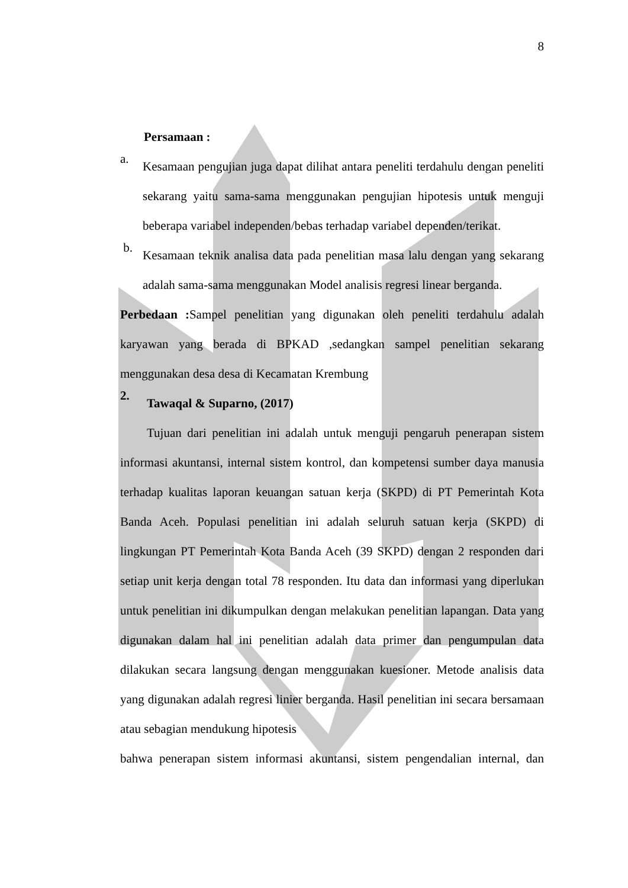8
Persamaan :
a.
Kesamaan pengujian juga dapat dilihat antara peneliti terdahulu dengan peneliti sekarang yaitu sama-sama menggunakan pengujian hipotesis untuk menguji beberapa variabel independen/bebas terhadap variabel dependen/terikat.
b.
Kesamaan teknik analisa data pada penelitian masa lalu dengan yang sekarang adalah sama-sama menggunakan Model analisis regresi linear berganda.
Perbedaan : Sampel penelitian yang digunakan oleh peneliti terdahulu adalah karyawan yang berada di BPKAD ,sedangkan sampel penelitian sekarang menggunakan desa desa di Kecamatan Krembung
2.
Tawaqal & Suparno, (2017)
Tujuan dari penelitian ini adalah untuk menguji pengaruh penerapan sistem informasi akuntansi, internal sistem kontrol, dan kompetensi sumber daya manusia terhadap kualitas laporan keuangan satuan kerja (SKPD) di PT Pemerintah Kota Banda Aceh. Populasi penelitian ini adalah seluruh satuan kerja (SKPD) di lingkungan PT Pemerintah Kota Banda Aceh (39 SKPD) dengan 2 responden dari setiap unit kerja dengan total 78 responden. Itu data dan informasi yang diperlukan untuk penelitian ini dikumpulkan dengan melakukan penelitian lapangan. Data yang digunakan dalam hal ini penelitian adalah data primer dan pengumpulan data dilakukan secara langsung dengan menggunakan kuesioner. Metode analisis data yang digunakan adalah regresi linier berganda. Hasil penelitian ini secara bersamaan atau sebagian mendukung hipotesis
bahwa penerapan sistem informasi akuntansi, sistem pengendalian internal, dan